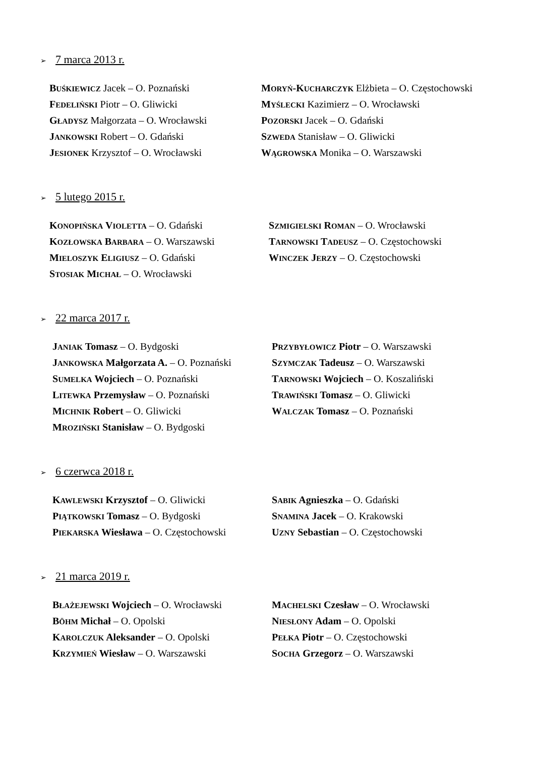➢ 7 marca 2013 r.
BUŚKIEWICZ Jacek – O. Poznański
FEDELIŃSKI Piotr – O. Gliwicki
GŁADYSZ Małgorzata – O. Wrocławski
JANKOWSKI Robert – O. Gdański
JESIONEK Krzysztof – O. Wrocławski
MORYŃ-KUCHARCZYK Elżbieta – O. Częstochowski
MYŚLECKI Kazimierz – O. Wrocławski
POZORSKI Jacek – O. Gdański
SZWEDA Stanisław – O. Gliwicki
WĄGROWSKA Monika – O. Warszawski
➢ 5 lutego 2015 r.
KONOPIŃSKA VIOLETTA – O. Gdański
KOZŁOWSKA BARBARA – O. Warszawski
MIELOSZYK ELIGIUSZ – O. Gdański
STOSIAK MICHAŁ – O. Wrocławski
SZMIGIELSKI ROMAN – O. Wrocławski
TARNOWSKI TADEUSZ – O. Częstochowski
WINCZEK JERZY – O. Częstochowski
➢ 22 marca 2017 r.
JANIAK Tomasz – O. Bydgoski
JANKOWSKA Małgorzata A. – O. Poznański
SUMELKA Wojciech – O. Poznański
LITEWKA Przemysław – O. Poznański
MICHNIK Robert – O. Gliwicki
MROZIŃSKI Stanisław – O. Bydgoski
PRZYBYŁOWICZ Piotr – O. Warszawski
SZYMCZAK Tadeusz – O. Warszawski
TARNOWSKI Wojciech – O. Koszaliński
TRAWIŃSKI Tomasz – O. Gliwicki
WALCZAK Tomasz – O. Poznański
➢ 6 czerwca 2018 r.
KAWLEWSKI Krzysztof – O. Gliwicki
PIĄTKOWSKI Tomasz – O. Bydgoski
PIEKARSKA Wiesława – O. Częstochowski
SABIK Agnieszka – O. Gdański
SNAMINA Jacek – O. Krakowski
UZNY Sebastian – O. Częstochowski
➢ 21 marca 2019 r.
BŁAŻEJEWSKI Wojciech – O. Wrocławski
BÖHM Michał – O. Opolski
KAROLCZUK Aleksander – O. Opolski
KRZYMIEŃ Wiesław – O. Warszawski
MACHELSKI Czesław – O. Wrocławski
NIESŁONY Adam – O. Opolski
PEŁKA Piotr – O. Częstochowski
SOCHA Grzegorz – O. Warszawski